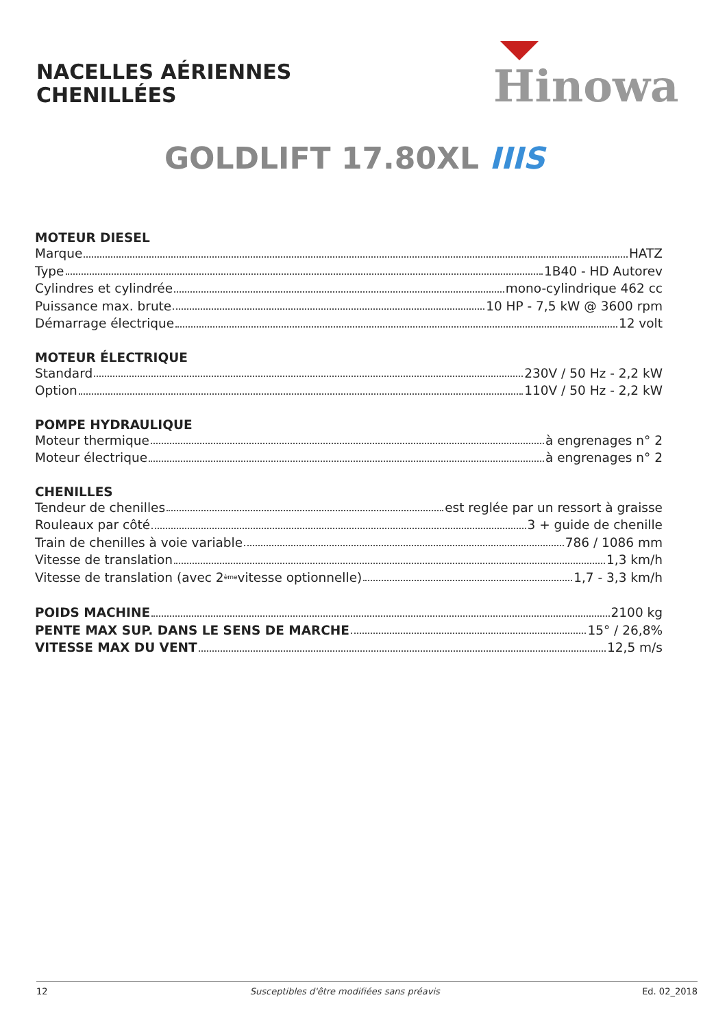NACELLES AÉRIENNES
CHENILLÉES
Hinowa
GOLDLIFT 17.80XL IIIS
MOTEUR DIESEL
Marque HATZ
Type 1B40 - HD Autorev
Cylindres et cylindrée mono-cylindrique 462 cc
Puissance max. brute 10 HP - 7,5 kW @ 3600 rpm
Démarrage électrique 12 volt
MOTEUR ÉLECTRIQUE
Standard 230V / 50 Hz - 2,2 kW
Option 110V / 50 Hz - 2,2 kW
POMPE HYDRAULIQUE
Moteur thermique à engrenages n° 2
Moteur électrique à engrenages n° 2
CHENILLES
Tendeur de chenilles est reglée par un ressort à graisse
Rouleaux par côté 3 + guide de chenille
Train de chenilles à voie variable 786 / 1086 mm
Vitesse de translation 1,3 km/h
Vitesse de translation (avec 2<sup>ème</sup> vitesse optionnelle) 1,7 - 3,3 km/h
POIDS MACHINE 2100 kg
PENTE MAX SUP. DANS LE SENS DE MARCHE 15° / 26,8%
VITESSE MAX DU VENT 12,5 m/s
12 Susceptibles d'être modifiées sans préavis Ed. 02_2018